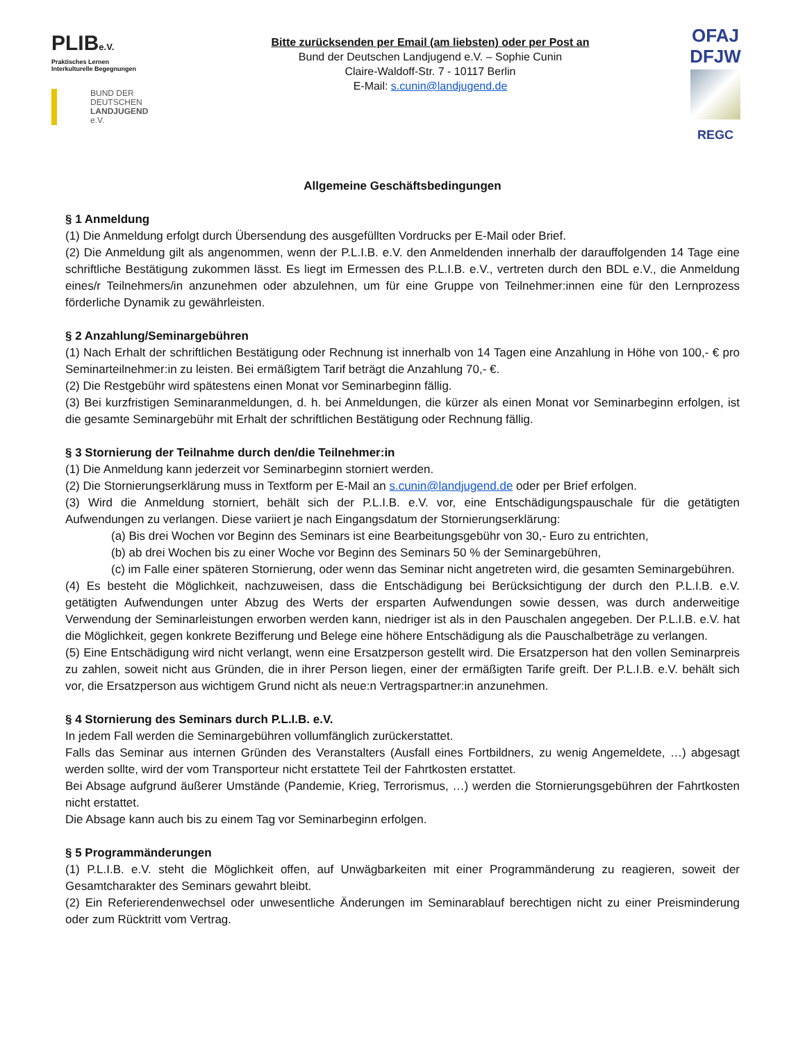PLIBe.V.
Praktisches Lernen
Interkulturelle Begegnungen
BUND DER
DEUTSCHEN
LANDJUGEND
e.V.
Bitte zurücksenden per Email (am liebsten) oder per Post an
Bund der Deutschen Landjugend e.V. – Sophie Cunin
Claire-Waldoff-Str. 7 - 10117 Berlin
E-Mail: s.cunin@landjugend.de
OFAJ
DFJW
REGC
Allgemeine Geschäftsbedingungen
§ 1 Anmeldung
(1) Die Anmeldung erfolgt durch Übersendung des ausgefüllten Vordrucks per E-Mail oder Brief.
(2) Die Anmeldung gilt als angenommen, wenn der P.L.I.B. e.V. den Anmeldenden innerhalb der darauffolgenden 14 Tage eine schriftliche Bestätigung zukommen lässt. Es liegt im Ermessen des P.L.I.B. e.V., vertreten durch den BDL e.V., die Anmeldung eines/r Teilnehmers/in anzunehmen oder abzulehnen, um für eine Gruppe von Teilnehmer:innen eine für den Lernprozess förderliche Dynamik zu gewährleisten.
§ 2 Anzahlung/Seminargebühren
(1) Nach Erhalt der schriftlichen Bestätigung oder Rechnung ist innerhalb von 14 Tagen eine Anzahlung in Höhe von 100,- € pro Seminarteilnehmer:in zu leisten. Bei ermäßigtem Tarif beträgt die Anzahlung 70,- €.
(2) Die Restgebühr wird spätestens einen Monat vor Seminarbeginn fällig.
(3) Bei kurzfristigen Seminaranmeldungen, d. h. bei Anmeldungen, die kürzer als einen Monat vor Seminarbeginn erfolgen, ist die gesamte Seminargebühr mit Erhalt der schriftlichen Bestätigung oder Rechnung fällig.
§ 3 Stornierung der Teilnahme durch den/die Teilnehmer:in
(1) Die Anmeldung kann jederzeit vor Seminarbeginn storniert werden.
(2) Die Stornierungserklärung muss in Textform per E-Mail an s.cunin@landjugend.de oder per Brief erfolgen.
(3) Wird die Anmeldung storniert, behält sich der P.L.I.B. e.V. vor, eine Entschädigungspauschale für die getätigten Aufwendungen zu verlangen. Diese variiert je nach Eingangsdatum der Stornierungserklärung:
(a) Bis drei Wochen vor Beginn des Seminars ist eine Bearbeitungsgebühr von 30,- Euro zu entrichten,
(b) ab drei Wochen bis zu einer Woche vor Beginn des Seminars 50 % der Seminargebühren,
(c) im Falle einer späteren Stornierung, oder wenn das Seminar nicht angetreten wird, die gesamten Seminargebühren.
(4) Es besteht die Möglichkeit, nachzuweisen, dass die Entschädigung bei Berücksichtigung der durch den P.L.I.B. e.V. getätigten Aufwendungen unter Abzug des Werts der ersparten Aufwendungen sowie dessen, was durch anderweitige Verwendung der Seminarleistungen erworben werden kann, niedriger ist als in den Pauschalen angegeben. Der P.L.I.B. e.V. hat die Möglichkeit, gegen konkrete Bezifferung und Belege eine höhere Entschädigung als die Pauschalbeträge zu verlangen.
(5) Eine Entschädigung wird nicht verlangt, wenn eine Ersatzperson gestellt wird. Die Ersatzperson hat den vollen Seminarpreis zu zahlen, soweit nicht aus Gründen, die in ihrer Person liegen, einer der ermäßigten Tarife greift. Der P.L.I.B. e.V. behält sich vor, die Ersatzperson aus wichtigem Grund nicht als neue:n Vertragspartner:in anzunehmen.
§ 4 Stornierung des Seminars durch P.L.I.B. e.V.
In jedem Fall werden die Seminargebühren vollumfänglich zurückerstattet.
Falls das Seminar aus internen Gründen des Veranstalters (Ausfall eines Fortbildners, zu wenig Angemeldete, …) abgesagt werden sollte, wird der vom Transporteur nicht erstattete Teil der Fahrtkosten erstattet.
Bei Absage aufgrund äußerer Umstände (Pandemie, Krieg, Terrorismus, …) werden die Stornierungsgebühren der Fahrtkosten nicht erstattet.
Die Absage kann auch bis zu einem Tag vor Seminarbeginn erfolgen.
§ 5 Programmänderungen
(1) P.L.I.B. e.V. steht die Möglichkeit offen, auf Unwägbarkeiten mit einer Programmänderung zu reagieren, soweit der Gesamtcharakter des Seminars gewahrt bleibt.
(2) Ein Referierendenwechsel oder unwesentliche Änderungen im Seminarablauf berechtigen nicht zu einer Preisminderung oder zum Rücktritt vom Vertrag.